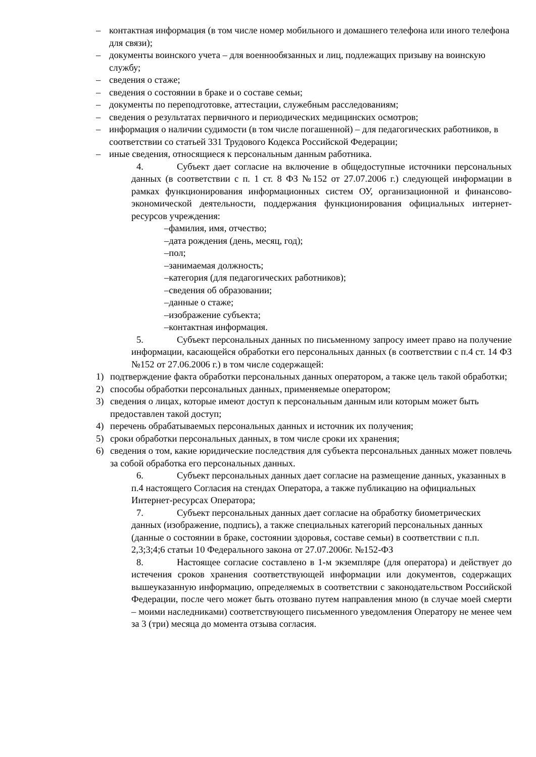– контактная информация (в том числе номер мобильного и домашнего телефона или иного телефона для связи);
– документы воинского учета – для военнообязанных и лиц, подлежащих призыву на воинскую службу;
– сведения о стаже;
– сведения о состоянии в браке и о составе семьи;
– документы по переподготовке, аттестации, служебным расследованиям;
– сведения о результатах первичного и периодических медицинских осмотров;
– информация о наличии судимости (в том числе погашенной) – для педагогических работников, в соответствии со статьей 331 Трудового Кодекса Российской Федерации;
– иные сведения, относящиеся к персональным данным работника.
4. Субъект дает согласие на включение в общедоступные источники персональных данных (в соответствии с п. 1 ст. 8 ФЗ №152 от 27.07.2006 г.) следующей информации в рамках функционирования информационных систем ОУ, организационной и финансово-экономической деятельности, поддержания функционирования официальных интернет-ресурсов учреждения:
–фамилия, имя, отчество;
–дата рождения (день, месяц, год);
–пол;
–занимаемая должность;
–категория (для педагогических работников);
–сведения об образовании;
–данные о стаже;
–изображение субъекта;
–контактная информация.
5. Субъект персональных данных по письменному запросу имеет право на получение информации, касающейся обработки его персональных данных (в соответствии с п.4 ст. 14 ФЗ №152 от 27.06.2006 г.) в том числе содержащей:
1) подтверждение факта обработки персональных данных оператором, а также цель такой обработки;
2) способы обработки персональных данных, применяемые оператором;
3) сведения о лицах, которые имеют доступ к персональным данным или которым может быть предоставлен такой доступ;
4) перечень обрабатываемых персональных данных и источник их получения;
5) сроки обработки персональных данных, в том числе сроки их хранения;
6) сведения о том, какие юридические последствия для субъекта персональных данных может повлечь за собой обработка его персональных данных.
6. Субъект персональных данных дает согласие на размещение данных, указанных в п.4 настоящего Согласия на стендах Оператора, а также публикацию на официальных Интернет-ресурсах Оператора;
7. Субъект персональных данных дает согласие на обработку биометрических данных (изображение, подпись), а также специальных категорий персональных данных (данные о состоянии в браке, состоянии здоровья, составе семьи) в соответствии с п.п. 2,3;3;4;6 статьи 10 Федерального закона от 27.07.2006г. №152-ФЗ
8. Настоящее согласие составлено в 1-м экземпляре (для оператора) и действует до истечения сроков хранения соответствующей информации или документов, содержащих вышеуказанную информацию, определяемых в соответствии с законодательством Российской Федерации, после чего может быть отозвано путем направления мною (в случае моей смерти – моими наследниками) соответствующего письменного уведомления Оператору не менее чем за 3 (три) месяца до момента отзыва согласия.